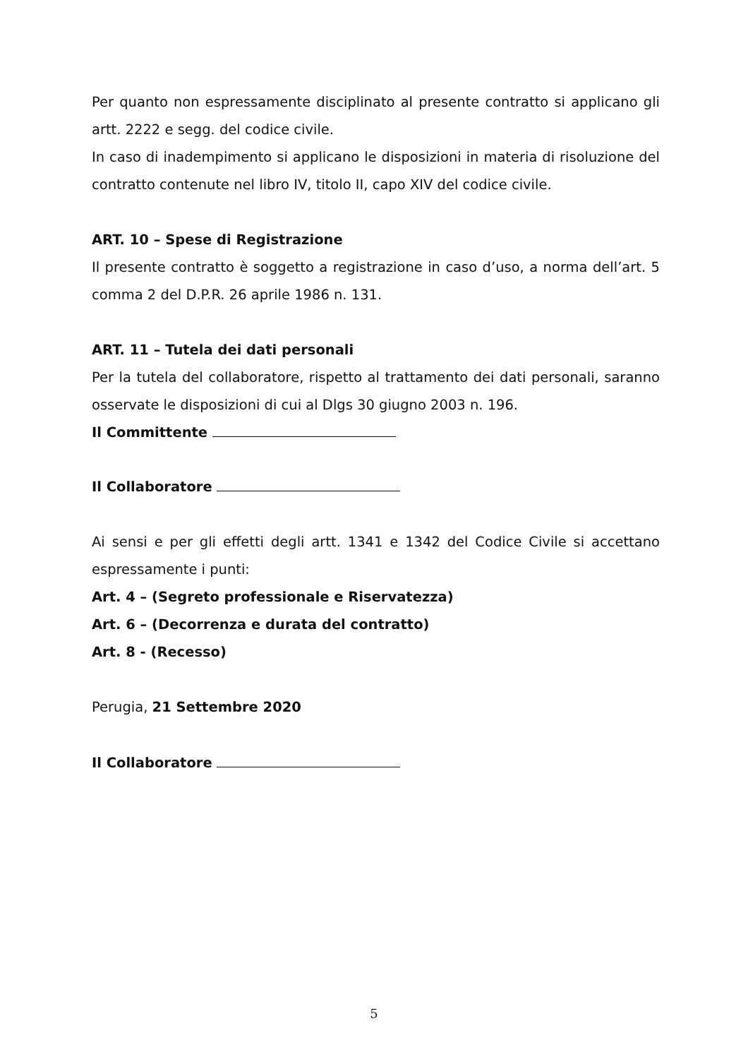Per quanto non espressamente disciplinato al presente contratto si applicano gli artt. 2222 e segg. del codice civile.
In caso di inadempimento si applicano le disposizioni in materia di risoluzione del contratto contenute nel libro IV, titolo II, capo XIV del codice civile.
ART. 10 – Spese di Registrazione
Il presente contratto è soggetto a registrazione in caso d’uso, a norma dell’art. 5 comma 2 del D.P.R. 26 aprile 1986 n. 131.
ART. 11 – Tutela dei dati personali
Per la tutela del collaboratore, rispetto al trattamento dei dati personali, saranno osservate le disposizioni di cui al Dlgs 30 giugno 2003 n. 196.
Il Committente
Il Collaboratore
Ai sensi e per gli effetti degli artt. 1341 e 1342 del Codice Civile si accettano espressamente i punti:
Art. 4 – (Segreto professionale e Riservatezza)
Art. 6 – (Decorrenza e durata del contratto)
Art. 8 - (Recesso)
Perugia, 21 Settembre 2020
Il Collaboratore
5